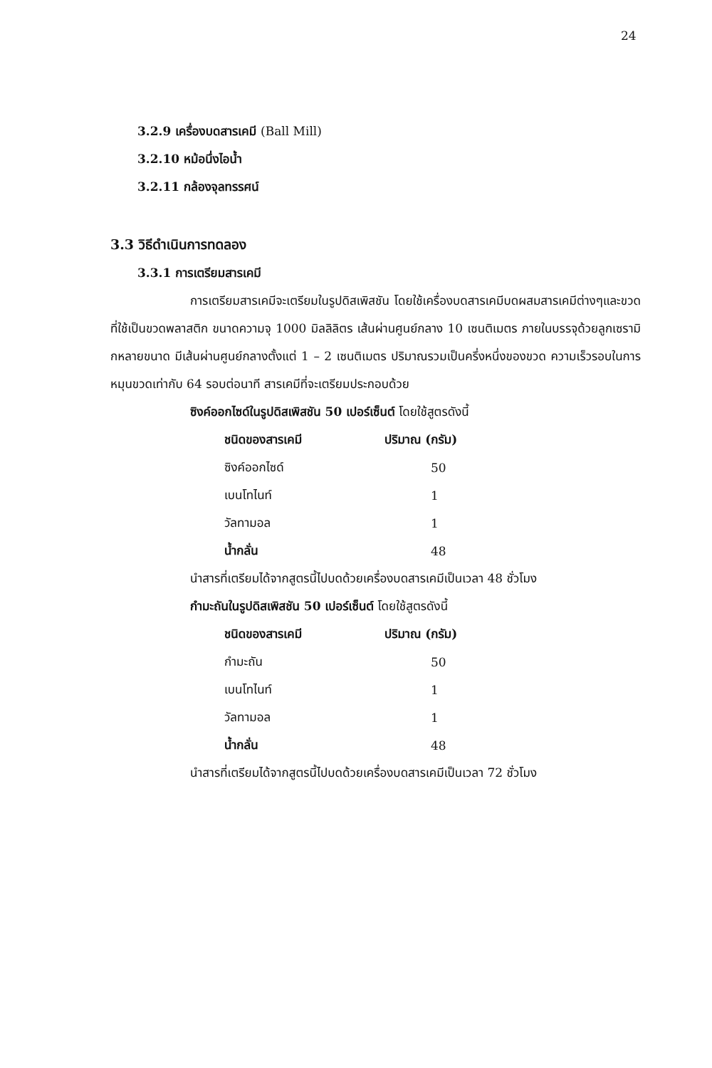24
3.2.9 เครื่องบดสารเคมี (Ball Mill)
3.2.10 หม้อนึ่งไอน้ำ
3.2.11 กล้องจุลทรรศน์
3.3 วิธีดำเนินการทดลอง
3.3.1 การเตรียมสารเคมี
การเตรียมสารเคมีจะเตรียมในรูปดิสเพิสชัน โดยใช้เครื่องบดสารเคมีบดผสมสารเคมีต่างๆและขวดที่ใช้เป็นขวดพลาสติก ขนาดความจุ 1000 มิลลิลิตร เส้นผ่านศูนย์กลาง 10 เซนติเมตร ภายในบรรจุด้วยลูกเซรามิกหลายขนาด มีเส้นผ่านศูนย์กลางตั้งแต่ 1 – 2 เซนติเมตร ปริมาณรวมเป็นครึ่งหนึ่งของขวด ความเร็วรอบในการหมุนขวดเท่ากับ 64 รอบต่อนาที สารเคมีที่จะเตรียมประกอบด้วย
ซิงค์ออกไซด์ในรูปดิสเพิสชัน 50 เปอร์เซ็นต์ โดยใช้สูตรดังนี้
| ชนิดของสารเคมี | ปริมาณ (กรัม) |
| --- | --- |
| ซิงค์ออกไซด์ | 50 |
| เบนโทไนท์ | 1 |
| วัลทามอล | 1 |
| น้ำกลั่น | 48 |
นำสารที่เตรียมได้จากสูตรนี้ไปบดด้วยเครื่องบดสารเคมีเป็นเวลา 48 ชั่วโมง
กำมะถันในรูปดิสเพิสชัน 50 เปอร์เซ็นต์ โดยใช้สูตรดังนี้
| ชนิดของสารเคมี | ปริมาณ (กรัม) |
| --- | --- |
| กำมะถัน | 50 |
| เบนโทไนท์ | 1 |
| วัลทามอล | 1 |
| น้ำกลั่น | 48 |
นำสารที่เตรียมได้จากสูตรนี้ไปบดด้วยเครื่องบดสารเคมีเป็นเวลา 72 ชั่วโมง